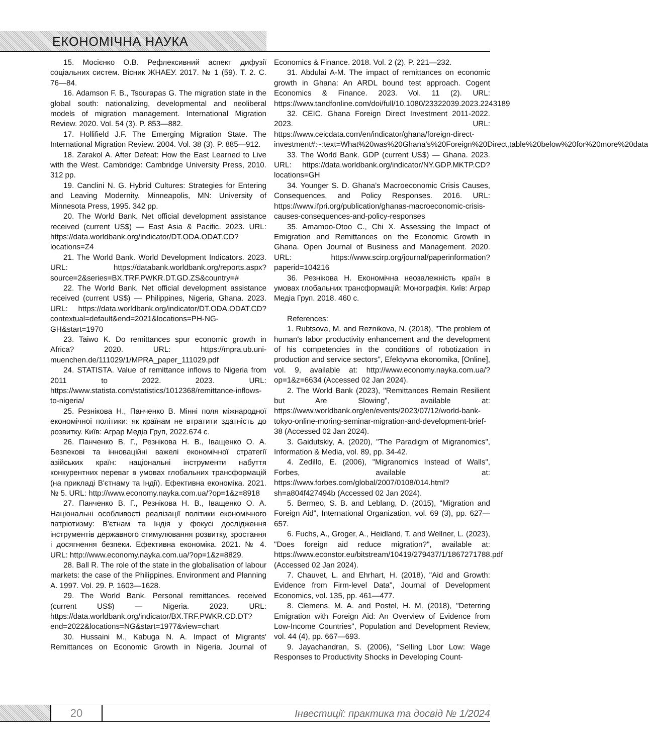ЕКОНОМІЧНА НАУКА
15. Мосієнко О.В. Рефлексивний аспект дифузії соціальних систем. Вісник ЖНАЕУ. 2017. № 1 (59). Т. 2. С. 76—84.
16. Adamson F. B., Tsourapas G. The migration state in the global south: nationalizing, developmental and neoliberal models of migration management. International Migration Review. 2020. Vol. 54 (3). P. 853—882.
17. Hollifield J.F. The Emerging Migration State. The International Migration Review. 2004. Vol. 38 (3). P. 885—912.
18. Zarakol A. After Defeat: How the East Learned to Live with the West. Cambridge: Cambridge University Press, 2010. 312 pp.
19. Canclini N. G. Hybrid Cultures: Strategies for Entering and Leaving Modernity. Minneapolis, MN: University of Minnesota Press, 1995. 342 pp.
20. The World Bank. Net official development assistance received (current US$) — East Asia & Pacific. 2023. URL: https://data.worldbank.org/indicator/DT.ODA.ODAT.CD?locations=Z4
21. The World Bank. World Development Indicators. 2023. URL: https://databank.worldbank.org/reports.aspx?source=2&series=BX.TRF.PWKR.DT.GD.ZS&country=#
22. The World Bank. Net official development assistance received (current US$) — Philippines, Nigeria, Ghana. 2023. URL: https://data.worldbank.org/indicator/DT.ODA.ODAT.CD?contextual=default&end=2021&locations=PH-NG-GH&start=1970
23. Taiwo K. Do remittances spur economic growth in Africa? 2020. URL: https://mpra.ub.uni-muenchen.de/111029/1/MPRA_paper_111029.pdf
24. STATISTA. Value of remittance inflows to Nigeria from 2011 to 2022. 2023. URL: https://www.statista.com/statistics/1012368/remittance-inflows-to-nigeria/
25. Резнікова Н., Панченко В. Мінні поля міжнародної економічної політики: як країнам не втратити здатність до розвитку. Київ: Аграр Медіа Груп, 2022.674 с.
26. Панченко В. Г., Резнікова Н. В., Іващенко О. А. Безпекові та інноваційні важелі економічної стратегії азійських країн: національні інструменти набуття конкурентних переваг в умовах глобальних трансформацій (на прикладі В'єтнаму та Індії). Ефективна економіка. 2021. № 5. URL: http://www.economy.nayka.com.ua/?op=1&z=8918
27. Панченко В. Г., Резнікова Н. В., Іващенко О. А. Національні особливості реалізації політики економічного патріотизму: В'єтнам та Індія у фокусі дослідження інструментів державного стимулювання розвитку, зростання і досягнення безпеки. Ефективна економіка. 2021. № 4. URL: http://www.economy.nayka.com.ua/?op=1&z=8829.
28. Ball R. The role of the state in the globalisation of labour markets: the case of the Philippines. Environment and Planning A. 1997. Vol. 29. P. 1603—1628.
29. The World Bank. Personal remittances, received (current US$) — Nigeria. 2023. URL: https://data.worldbank.org/indicator/BX.TRF.PWKR.CD.DT?end=2022&locations=NG&start=1977&view=chart
30. Hussaini M., Kabuga N. A. Impact of Migrants' Remittances on Economic Growth in Nigeria. Journal of Economics & Finance. 2018. Vol. 2 (2). P. 221—232.
31. Abdulai A-M. The impact of remittances on economic growth in Ghana: An ARDL bound test approach. Cogent Economics & Finance. 2023. Vol. 11 (2). URL: https://www.tandfonline.com/doi/full/10.1080/23322039.2023.2243189
32. CEIC. Ghana Foreign Direct Investment 2011-2022. 2023. URL: https://www.ceicdata.com/en/indicator/ghana/foreign-direct-investment#:~:text=What%20was%20Ghana's%20Foreign%20Direct,table%20below%20for%20more%20data
33. The World Bank. GDP (current US$) — Ghana. 2023. URL: https://data.worldbank.org/indicator/NY.GDP.MKTP.CD?locations=GH
34. Younger S. D. Ghana's Macroeconomic Crisis Causes, Consequences, and Policy Responses. 2016. URL: https://www.ifpri.org/publication/ghanas-macroeconomic-crisis-causes-consequences-and-policy-responses
35. Amamoo-Otoo C., Chi X. Assessing the Impact of Emigration and Remittances on the Economic Growth in Ghana. Open Journal of Business and Management. 2020. URL: https://www.scirp.org/journal/paperinformation?paperid=104216
36. Резнікова Н. Економічна неозалежність країн в умовах глобальних трансформацій: Монографія. Київ: Аграр Медіа Груп. 2018. 460 с.
References:
1. Rubtsova, M. and Reznikova, N. (2018), "The problem of human's labor productivity enhancement and the development of his competencies in the conditions of robotization in production and service sectors", Efektyvna ekonomika, [Online], vol. 9, available at: http://www.economy.nayka.com.ua/?op=1&z=6634 (Accessed 02 Jan 2024).
2. The World Bank (2023), "Remittances Remain Resilient but Are Slowing", available at: https://www.worldbank.org/en/events/2023/07/12/world-bank-tokyo-online-moring-seminar-migration-and-development-brief-38 (Accessed 02 Jan 2024).
3. Gaidutskiy, A. (2020), "The Paradigm of Migranomics", Information & Media, vol. 89, pp. 34-42.
4. Zedillo, E. (2006), "Migranomics Instead of Walls", Forbes, available at: https://www.forbes.com/global/2007/0108/014.html?sh=a804f427494b (Accessed 02 Jan 2024).
5. Bermeo, S. B. and Leblang, D. (2015), "Migration and Foreign Aid", International Organization, vol. 69 (3), pp. 627—657.
6. Fuchs, A., Groger, A., Heidland, T. and Wellner, L. (2023), "Does foreign aid reduce migration?", available at: https://www.econstor.eu/bitstream/10419/279437/1/1867271788.pdf (Accessed 02 Jan 2024).
7. Chauvet, L. and Ehrhart, H. (2018), "Aid and Growth: Evidence from Firm-level Data", Journal of Development Economics, vol. 135, pp. 461—477.
8. Clemens, M. A. and Postel, H. M. (2018), "Deterring Emigration with Foreign Aid: An Overview of Evidence from Low-Income Countries", Population and Development Review, vol. 44 (4), pp. 667—693.
9. Jayachandran, S. (2006), "Selling Lbor Low: Wage Responses to Productivity Shocks in Developing Count-
20
Інвестиції: практика та досвід № 1/2024